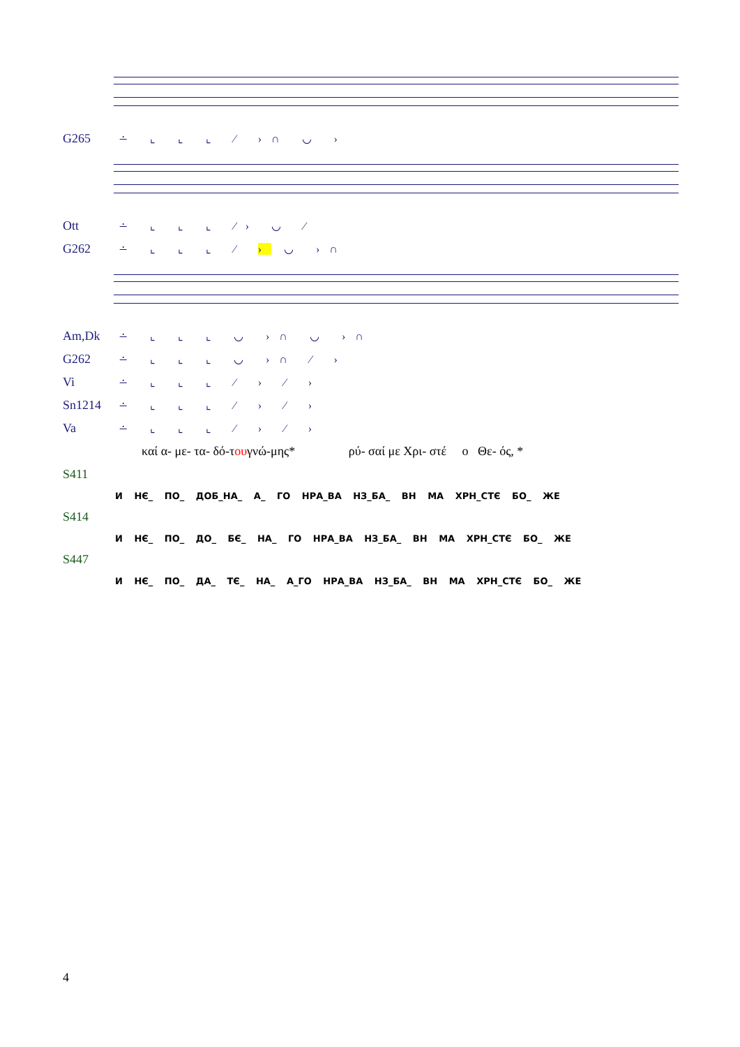G265 ∸ ⌞ ⌞ ⌞ ⁄ ›∩ ◡ ›
Ott ∸ ⌞ ⌞ ⌞ ⁄› ◡ ⁄
G262 ∸ ⌞ ⌞ ⌞ ⁄ › ◡ ›∩
Am,Dk ∸ ⌞ ⌞ ⌞ ◡ ›∩ ◡ ›∩
G262 ∸ ⌞ ⌞ ⌞ ◡ ›∩ ⁄ ›
Vi ∸ ⌞ ⌞ ⌞ ⁄ › ⁄ ›
Sn1214 ∸ ⌞ ⌞ ⌞ ⁄ › ⁄ ›
Va ∸ ⌞ ⌞ ⌞ ⁄ › ⁄ ›
καί α- με- τα- δό-τ ου γνώ-μης* ρύ- σαί με Χρι- στέ ο Θε- ός, *
S411
И НЄ_ ПО_ ДОБ_НА_ А_ ГО НРА_ВА НЗ_БА_ ВН МА ХРН_СТЄ БО_ ЖЕ
S414
И НЄ_ ПО_ ДО_ БЄ_ НА_ ГО НРА_ВА НЗ_БА_ ВН МА ХРН_СТЄ БО_ ЖЕ
S447
И НЄ_ ПО_ ДА_ ТЄ_ НА_ А_ГО НРА_ВА НЗ_БА_ ВН МА ХРН_СТЄ БО_ ЖЕ
4